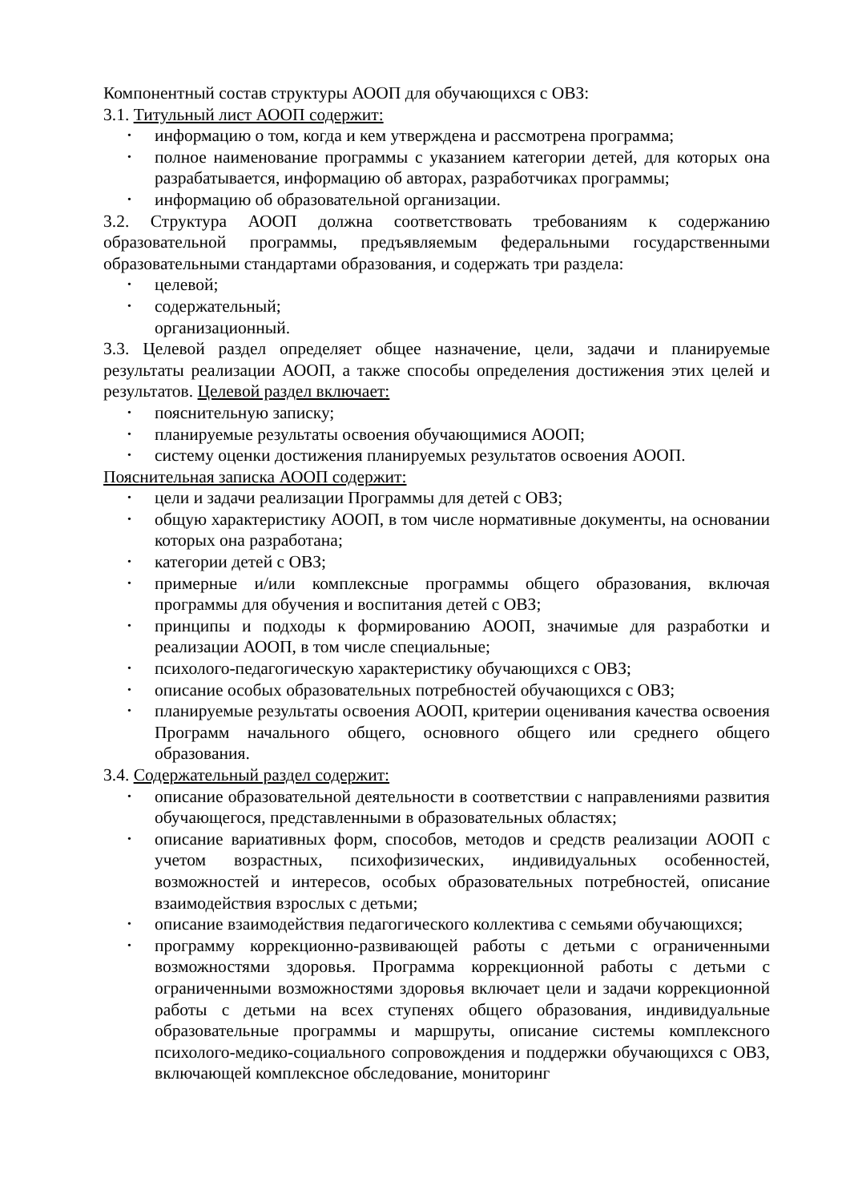Компонентный состав структуры АООП для обучающихся с ОВЗ:
3.1. Титульный лист АООП содержит:
информацию о том, когда и кем утверждена и рассмотрена программа;
полное наименование программы с указанием категории детей, для которых она разрабатывается, информацию об авторах, разработчиках программы;
информацию об образовательной организации.
3.2. Структура АООП должна соответствовать требованиям к содержанию образовательной программы, предъявляемым федеральными государственными образовательными стандартами образования, и содержать три раздела:
целевой;
содержательный;
организационный.
3.3. Целевой раздел определяет общее назначение, цели, задачи и планируемые результаты реализации АООП, а также способы определения достижения этих целей и результатов. Целевой раздел включает:
пояснительную записку;
планируемые результаты освоения обучающимися АООП;
систему оценки достижения планируемых результатов освоения АООП.
Пояснительная записка АООП содержит:
цели и задачи реализации Программы для детей с ОВЗ;
общую характеристику АООП, в том числе нормативные документы, на основании которых она разработана;
категории детей с ОВЗ;
примерные и/или комплексные программы общего образования, включая программы для обучения и воспитания детей с ОВЗ;
принципы и подходы к формированию АООП, значимые для разработки и реализации АООП, в том числе специальные;
психолого-педагогическую характеристику обучающихся с ОВЗ;
описание особых образовательных потребностей обучающихся с ОВЗ;
планируемые результаты освоения АООП, критерии оценивания качества освоения Программ начального общего, основного общего или среднего общего образования.
3.4. Содержательный раздел содержит:
описание образовательной деятельности в соответствии с направлениями развития обучающегося, представленными в образовательных областях;
описание вариативных форм, способов, методов и средств реализации АООП с учетом возрастных, психофизических, индивидуальных особенностей, возможностей и интересов, особых образовательных потребностей, описание взаимодействия взрослых с детьми;
описание взаимодействия педагогического коллектива с семьями обучающихся;
программу коррекционно-развивающей работы с детьми с ограниченными возможностями здоровья. Программа коррекционной работы с детьми с ограниченными возможностями здоровья включает цели и задачи коррекционной работы с детьми на всех ступенях общего образования, индивидуальные образовательные программы и маршруты, описание системы комплексного психолого-медико-социального сопровождения и поддержки обучающихся с ОВЗ, включающей комплексное обследование, мониторинг